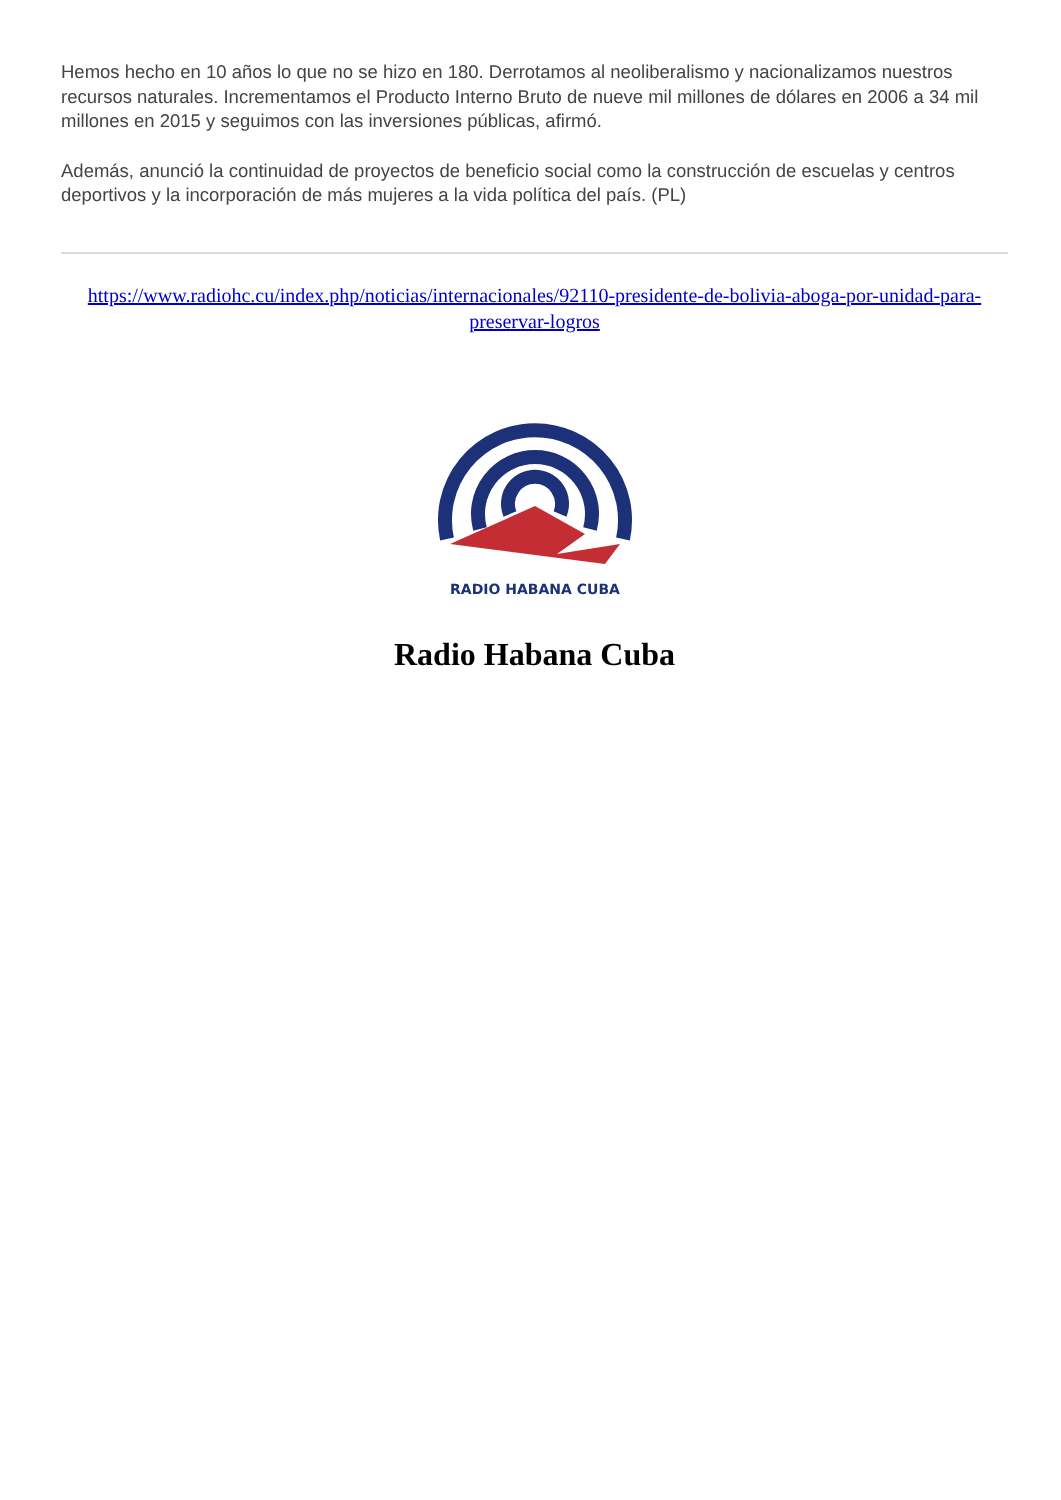Hemos hecho en 10 años lo que no se hizo en 180. Derrotamos al neoliberalismo y nacionalizamos nuestros recursos naturales. Incrementamos el Producto Interno Bruto de nueve mil millones de dólares en 2006 a 34 mil millones en 2015 y seguimos con las inversiones públicas, afirmó.
Además, anunció la continuidad de proyectos de beneficio social como la construcción de escuelas y centros deportivos y la incorporación de más mujeres a la vida política del país. (PL)
https://www.radiohc.cu/index.php/noticias/internacionales/92110-presidente-de-bolivia-aboga-por-unidad-para-preservar-logros
RADIO HABANA CUBA
Radio Habana Cuba